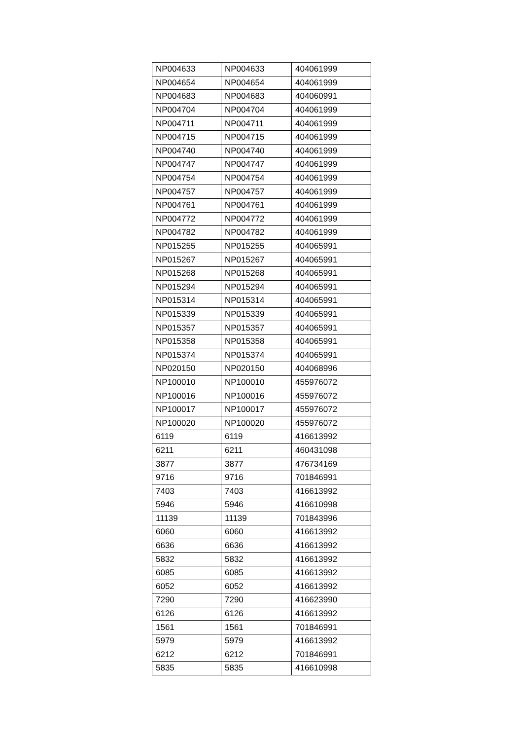| NP004633 | NP004633 | 404061999 |
| NP004654 | NP004654 | 404061999 |
| NP004683 | NP004683 | 404060991 |
| NP004704 | NP004704 | 404061999 |
| NP004711 | NP004711 | 404061999 |
| NP004715 | NP004715 | 404061999 |
| NP004740 | NP004740 | 404061999 |
| NP004747 | NP004747 | 404061999 |
| NP004754 | NP004754 | 404061999 |
| NP004757 | NP004757 | 404061999 |
| NP004761 | NP004761 | 404061999 |
| NP004772 | NP004772 | 404061999 |
| NP004782 | NP004782 | 404061999 |
| NP015255 | NP015255 | 404065991 |
| NP015267 | NP015267 | 404065991 |
| NP015268 | NP015268 | 404065991 |
| NP015294 | NP015294 | 404065991 |
| NP015314 | NP015314 | 404065991 |
| NP015339 | NP015339 | 404065991 |
| NP015357 | NP015357 | 404065991 |
| NP015358 | NP015358 | 404065991 |
| NP015374 | NP015374 | 404065991 |
| NP020150 | NP020150 | 404068996 |
| NP100010 | NP100010 | 455976072 |
| NP100016 | NP100016 | 455976072 |
| NP100017 | NP100017 | 455976072 |
| NP100020 | NP100020 | 455976072 |
| 6119 | 6119 | 416613992 |
| 6211 | 6211 | 460431098 |
| 3877 | 3877 | 476734169 |
| 9716 | 9716 | 701846991 |
| 7403 | 7403 | 416613992 |
| 5946 | 5946 | 416610998 |
| 11139 | 11139 | 701843996 |
| 6060 | 6060 | 416613992 |
| 6636 | 6636 | 416613992 |
| 5832 | 5832 | 416613992 |
| 6085 | 6085 | 416613992 |
| 6052 | 6052 | 416613992 |
| 7290 | 7290 | 416623990 |
| 6126 | 6126 | 416613992 |
| 1561 | 1561 | 701846991 |
| 5979 | 5979 | 416613992 |
| 6212 | 6212 | 701846991 |
| 5835 | 5835 | 416610998 |